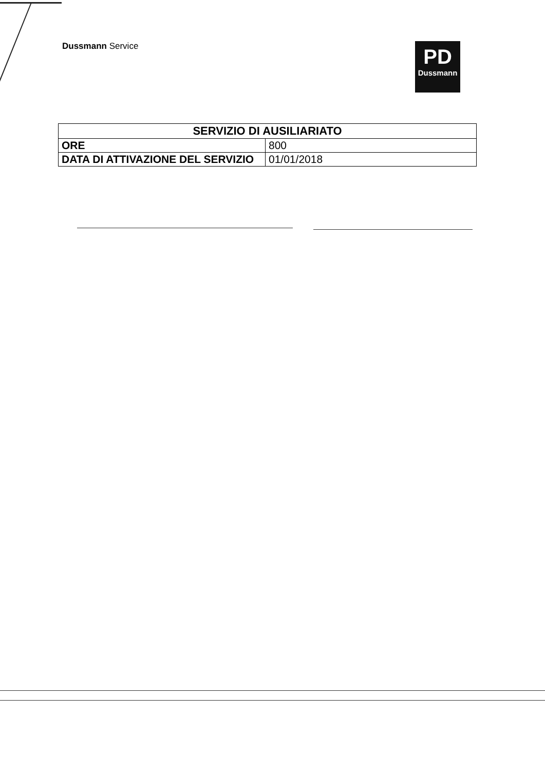PD
Dussmann
Dussmann Service
| SERVIZIO DI AUSILIARIATO | |
| --- | --- |
| ORE | 800 |
| DATA DI ATTIVAZIONE DEL SERVIZIO | 01/01/2018 |